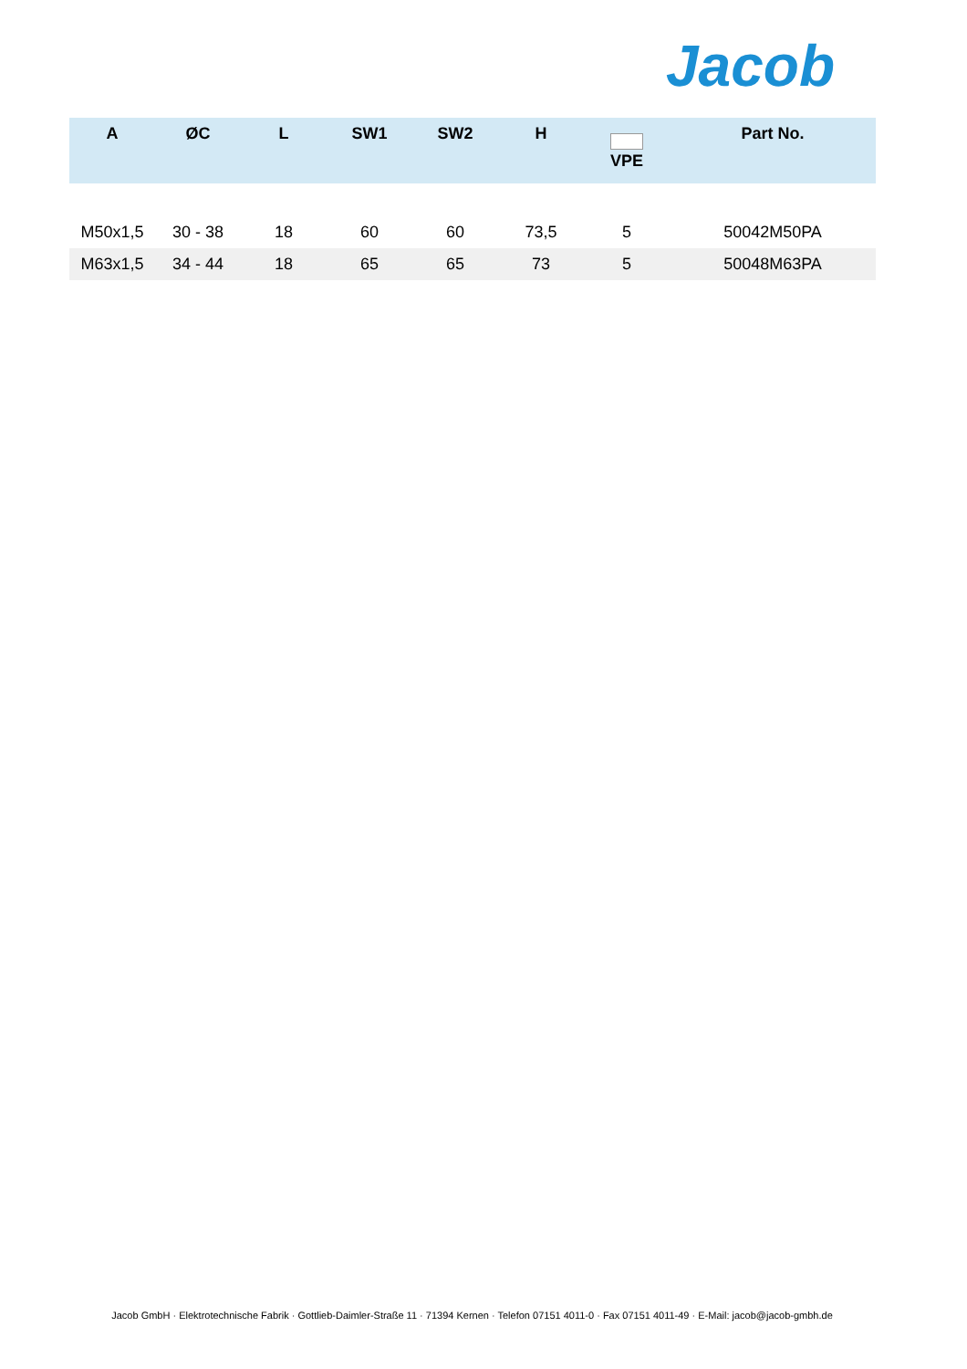Jacob
| A | ØC | L | SW1 | SW2 | H | VPE | Part No. |
| --- | --- | --- | --- | --- | --- | --- | --- |
| M50x1,5 | 30 - 38 | 18 | 60 | 60 | 73,5 | 5 | 50042M50PA |
| M63x1,5 | 34 - 44 | 18 | 65 | 65 | 73 | 5 | 50048M63PA |
Jacob GmbH · Elektrotechnische Fabrik · Gottlieb-Daimler-Straße 11 · 71394 Kernen · Telefon 07151 4011-0 · Fax 07151 4011-49 · E-Mail: jacob@jacob-gmbh.de